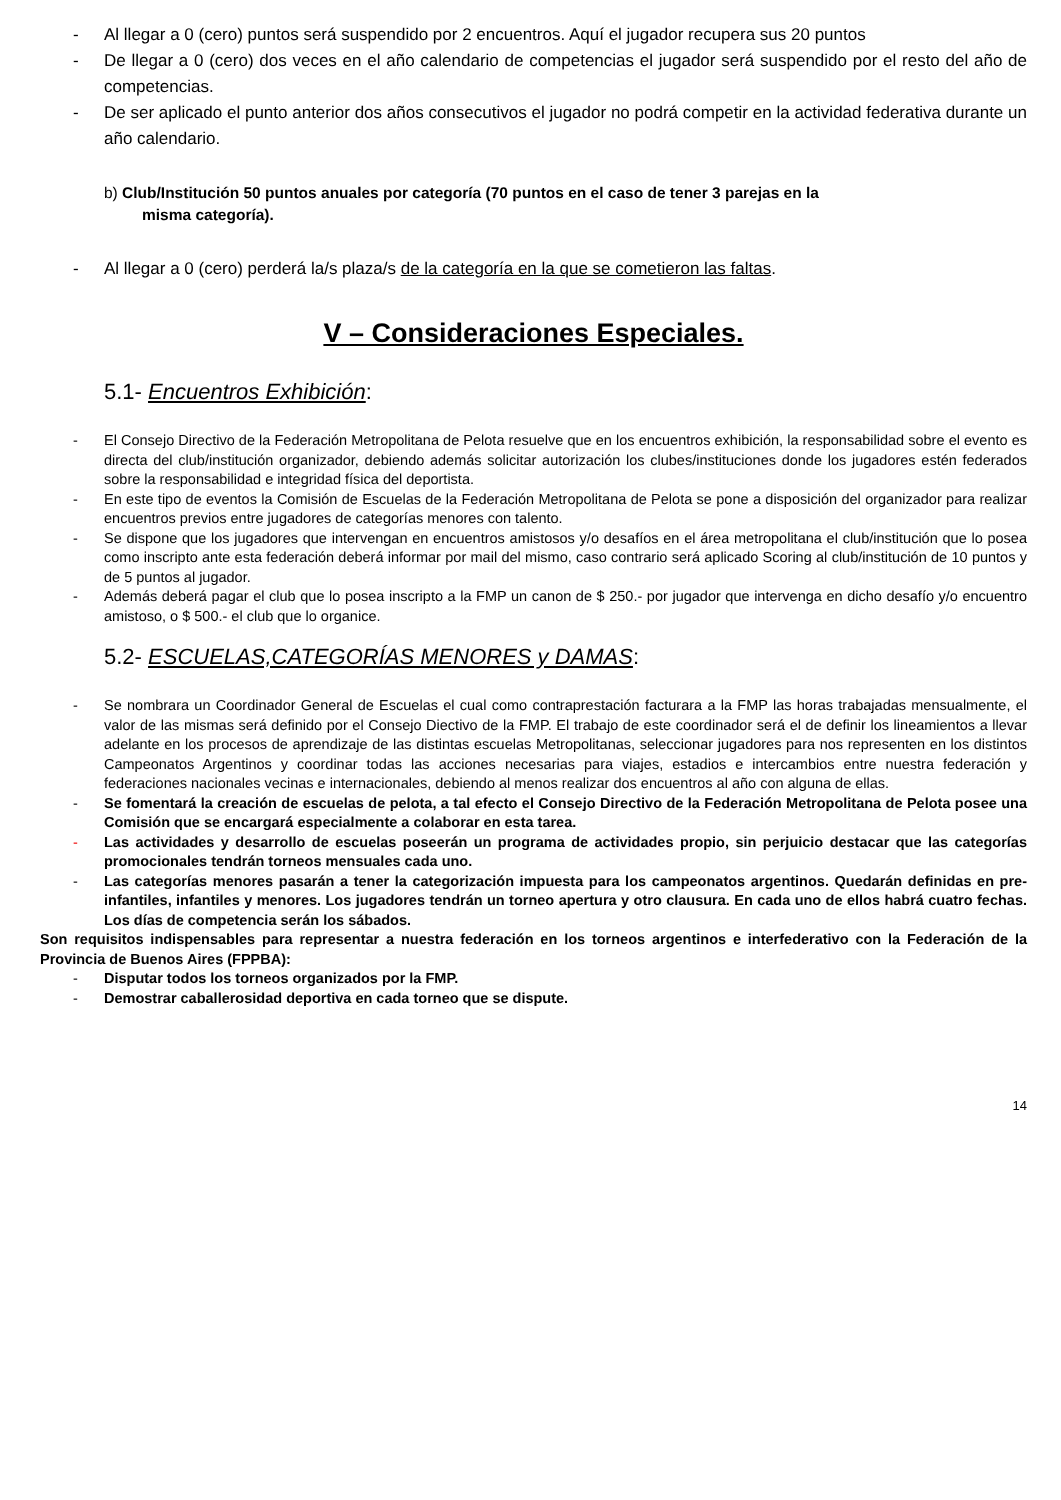- Al llegar a 0 (cero) puntos será suspendido por 2 encuentros. Aquí el jugador recupera sus 20 puntos
- De llegar a 0 (cero) dos veces en el año calendario de competencias el jugador será suspendido por el resto del año de competencias.
- De ser aplicado el punto anterior dos años consecutivos el jugador no podrá competir en la actividad federativa durante un año calendario.
b) Club/Institución 50 puntos anuales por categoría (70 puntos en el caso de tener 3 parejas en la
misma categoría).
- Al llegar a 0 (cero) perderá la/s plaza/s de la categoría en la que se cometieron las faltas.
V – Consideraciones Especiales.
5.1- Encuentros Exhibición:
- El Consejo Directivo de la Federación Metropolitana de Pelota resuelve que en los encuentros exhibición, la responsabilidad sobre el evento es directa del club/institución organizador, debiendo además solicitar autorización los clubes/instituciones donde los jugadores estén federados sobre la responsabilidad e integridad física del deportista.
- En este tipo de eventos la Comisión de Escuelas de la Federación Metropolitana de Pelota se pone a disposición del organizador para realizar encuentros previos entre jugadores de categorías menores con talento.
- Se dispone que los jugadores que intervengan en encuentros amistosos y/o desafíos en el área metropolitana el club/institución que lo posea como inscripto ante esta federación deberá informar por mail del mismo, caso contrario será aplicado Scoring al club/institución de 10 puntos y de 5 puntos al jugador.
- Además deberá pagar el club que lo posea inscripto a la FMP un canon de $ 250.- por jugador que intervenga en dicho desafío y/o encuentro amistoso, o $ 500.- el club que lo organice.
5.2- ESCUELAS,CATEGORÍAS MENORES y DAMAS:
- Se nombrara un Coordinador General de Escuelas el cual como contraprestación facturara a la FMP las horas trabajadas mensualmente, el valor de las mismas será definido por el Consejo Diectivo de la FMP. El trabajo de este coordinador será el de definir los lineamientos a llevar adelante en los procesos de aprendizaje de las distintas escuelas Metropolitanas, seleccionar jugadores para nos representen en los distintos Campeonatos Argentinos y coordinar todas las acciones necesarias para viajes, estadios e intercambios entre nuestra federación y federaciones nacionales vecinas e internacionales, debiendo al menos realizar dos encuentros al año con alguna de ellas.
- Se fomentará la creación de escuelas de pelota, a tal efecto el Consejo Directivo de la Federación Metropolitana de Pelota posee una Comisión que se encargará especialmente a colaborar en esta tarea.
- Las actividades y desarrollo de escuelas poseerán un programa de actividades propio, sin perjuicio destacar que las categorías promocionales tendrán torneos mensuales cada uno.
- Las categorías menores pasarán a tener la categorización impuesta para los campeonatos argentinos. Quedarán definidas en pre-infantiles, infantiles y menores. Los jugadores tendrán un torneo apertura y otro clausura. En cada uno de ellos habrá cuatro fechas. Los días de competencia serán los sábados.
Son requisitos indispensables para representar a nuestra federación en los torneos argentinos e interfederativo con la Federación de la Provincia de Buenos Aires (FPPBA):
- Disputar todos los torneos organizados por la FMP.
- Demostrar caballerosidad deportiva en cada torneo que se dispute.
14